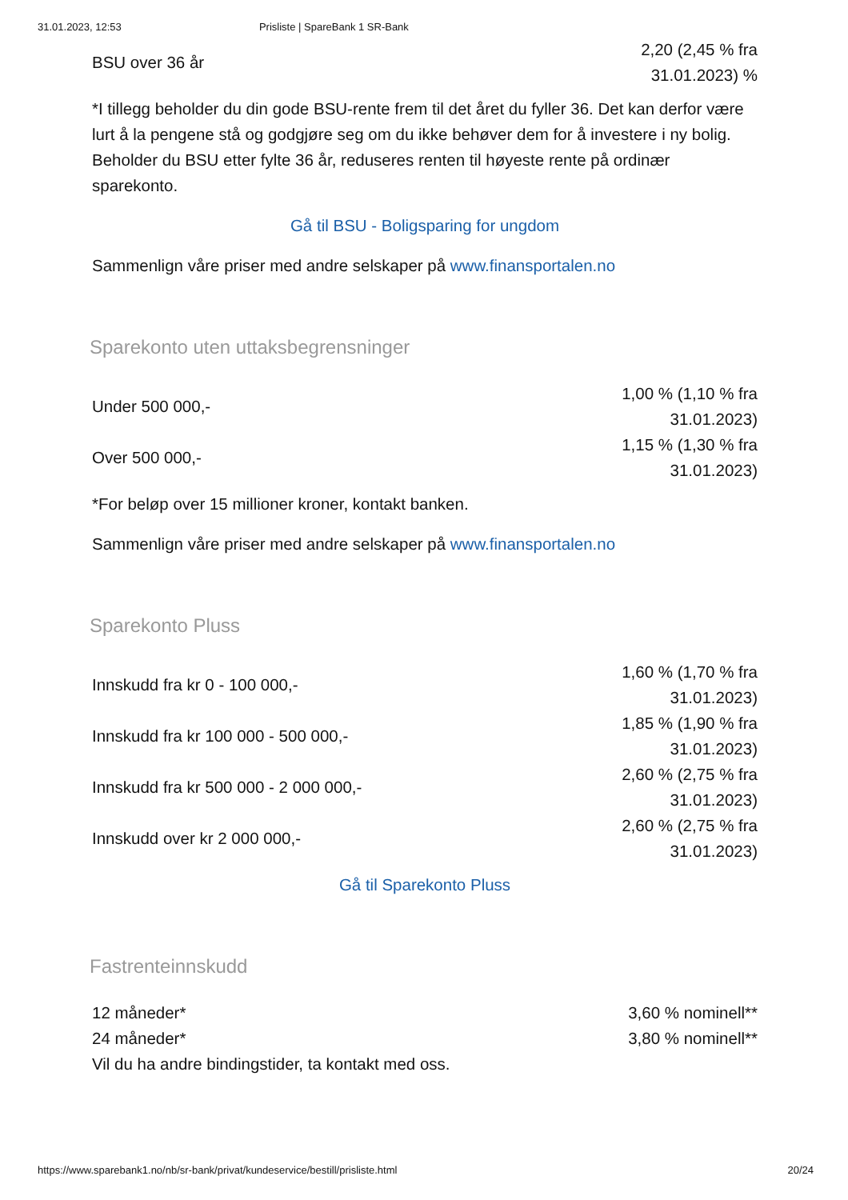31.01.2023, 12:53 Prisliste | SpareBank 1 SR-Bank
| BSU over 36 år | 2,20 (2,45 % fra 31.01.2023) % |
*I tillegg beholder du din gode BSU-rente frem til det året du fyller 36. Det kan derfor være lurt å la pengene stå og godgjøre seg om du ikke behøver dem for å investere i ny bolig. Beholder du BSU etter fylte 36 år, reduseres renten til høyeste rente på ordinær sparekonto.
Gå til BSU - Boligsparing for ungdom
Sammenlign våre priser med andre selskaper på www.finansportalen.no
Sparekonto uten uttaksbegrensninger
| Under 500 000,- | 1,00 % (1,10 % fra 31.01.2023) |
| Over 500 000,- | 1,15 % (1,30 % fra 31.01.2023) |
*For beløp over 15 millioner kroner, kontakt banken.
Sammenlign våre priser med andre selskaper på www.finansportalen.no
Sparekonto Pluss
| Innskudd fra kr 0 - 100 000,- | 1,60 % (1,70 % fra 31.01.2023) |
| Innskudd fra kr 100 000 - 500 000,- | 1,85 % (1,90 % fra 31.01.2023) |
| Innskudd fra kr 500 000 - 2 000 000,- | 2,60 % (2,75 % fra 31.01.2023) |
| Innskudd over kr 2 000 000,- | 2,60 % (2,75 % fra 31.01.2023) |
Gå til Sparekonto Pluss
Fastrenteinnskudd
| 12 måneder* | 3,60 % nominell** |
| 24 måneder* | 3,80 % nominell** |
Vil du ha andre bindingstider, ta kontakt med oss.
https://www.sparebank1.no/nb/sr-bank/privat/kundeservice/bestill/prisliste.html 20/24